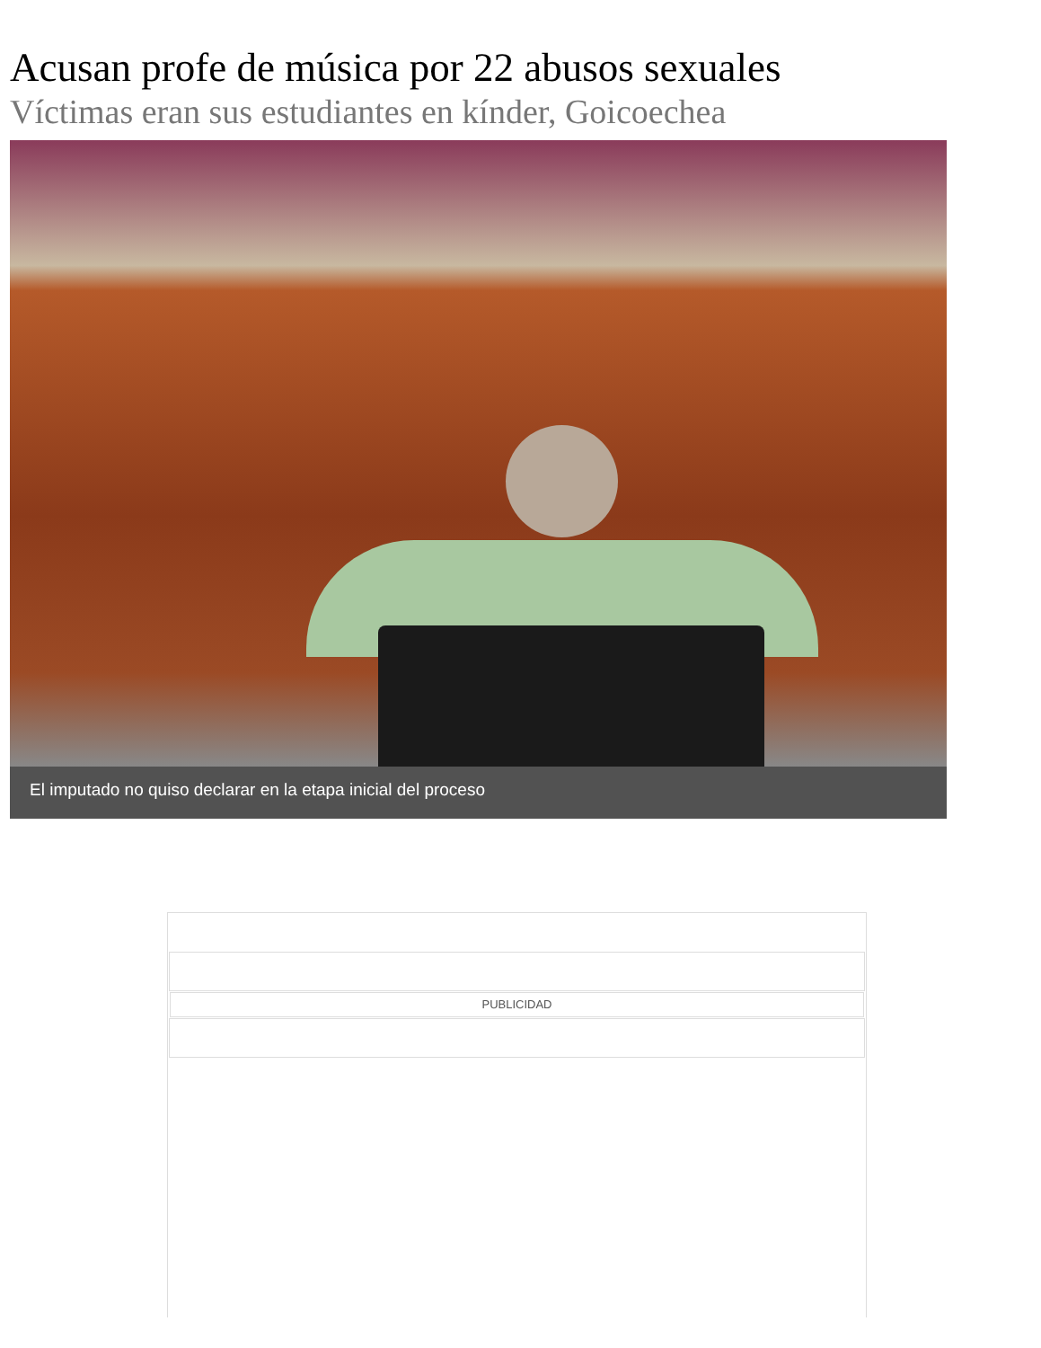Acusan profe de música por 22 abusos sexuales
Víctimas eran sus estudiantes en kínder, Goicoechea
El imputado no quiso declarar en la etapa inicial del proceso
PUBLICIDAD